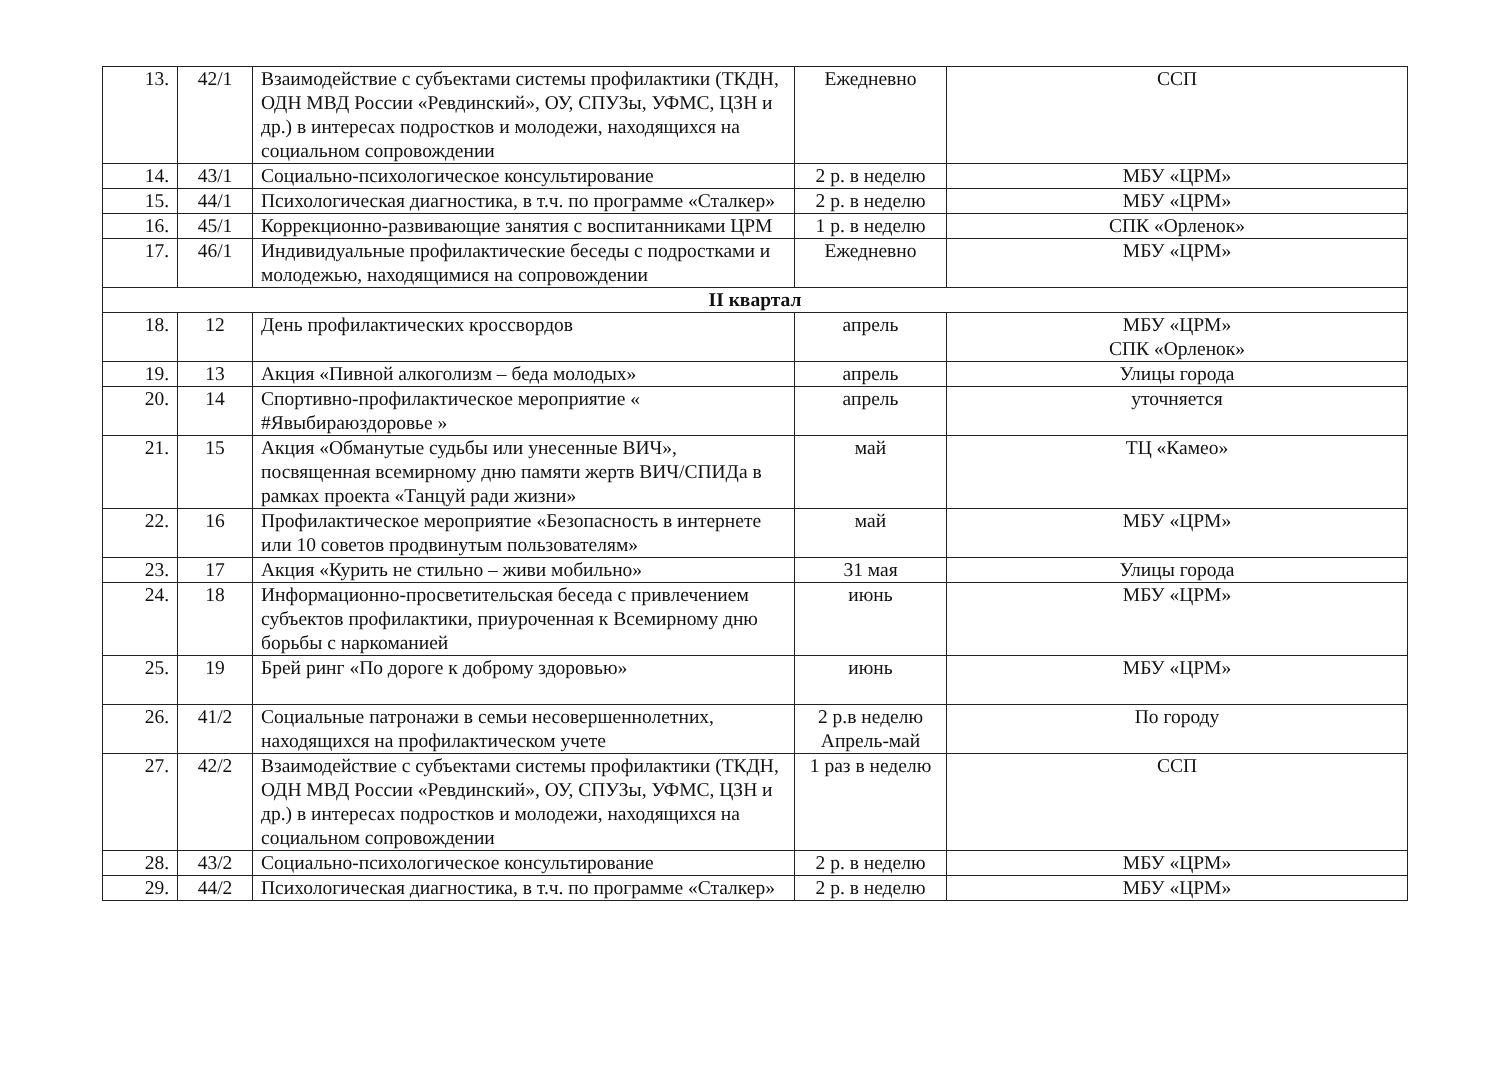| 13. | 42/1 | Взаимодействие с субъектами системы профилактики (ТКДН, ОДН МВД России «Ревдинский», ОУ, СПУЗы, УФМС, ЦЗН и др.) в интересах подростков и молодежи, находящихся на социальном сопровождении | Ежедневно | ССП |
| 14. | 43/1 | Социально-психологическое консультирование | 2 р. в неделю | МБУ «ЦРМ» |
| 15. | 44/1 | Психологическая диагностика, в т.ч. по программе «Сталкер» | 2 р. в неделю | МБУ «ЦРМ» |
| 16. | 45/1 | Коррекционно-развивающие занятия с воспитанниками ЦРМ | 1 р. в неделю | СПК «Орленок» |
| 17. | 46/1 | Индивидуальные профилактические беседы с подростками и молодежью, находящимися на сопровождении | Ежедневно | МБУ «ЦРМ» |
| II квартал | | | | |
| 18. | 12 | День профилактических кроссвордов | апрель | МБУ «ЦРМ» СПК «Орленок» |
| 19. | 13 | Акция «Пивной алкоголизм – беда молодых» | апрель | Улицы города |
| 20. | 14 | Спортивно-профилактическое мероприятие « #Явыбираюздоровье » | апрель | уточняется |
| 21. | 15 | Акция «Обманутые судьбы или унесенные ВИЧ», посвященная всемирному дню памяти жертв ВИЧ/СПИДа в рамках проекта «Танцуй ради жизни» | май | ТЦ «Камео» |
| 22. | 16 | Профилактическое мероприятие «Безопасность в интернете или 10 советов продвинутым пользователям» | май | МБУ «ЦРМ» |
| 23. | 17 | Акция «Курить не стильно – живи мобильно» | 31 мая | Улицы города |
| 24. | 18 | Информационно-просветительская беседа с привлечением субъектов профилактики, приуроченная к Всемирному дню борьбы с наркоманией | июнь | МБУ «ЦРМ» |
| 25. | 19 | Брей ринг «По дороге к доброму здоровью» | июнь | МБУ «ЦРМ» |
| 26. | 41/2 | Социальные патронажи в семьи несовершеннолетних, находящихся на профилактическом учете | 2 р.в неделю Апрель-май | По городу |
| 27. | 42/2 | Взаимодействие с субъектами системы профилактики (ТКДН, ОДН МВД России «Ревдинский», ОУ, СПУЗы, УФМС, ЦЗН и др.) в интересах подростков и молодежи, находящихся на социальном сопровождении | 1 раз в неделю | ССП |
| 28. | 43/2 | Социально-психологическое консультирование | 2 р. в неделю | МБУ «ЦРМ» |
| 29. | 44/2 | Психологическая диагностика, в т.ч. по программе «Сталкер» | 2 р. в неделю | МБУ «ЦРМ» |